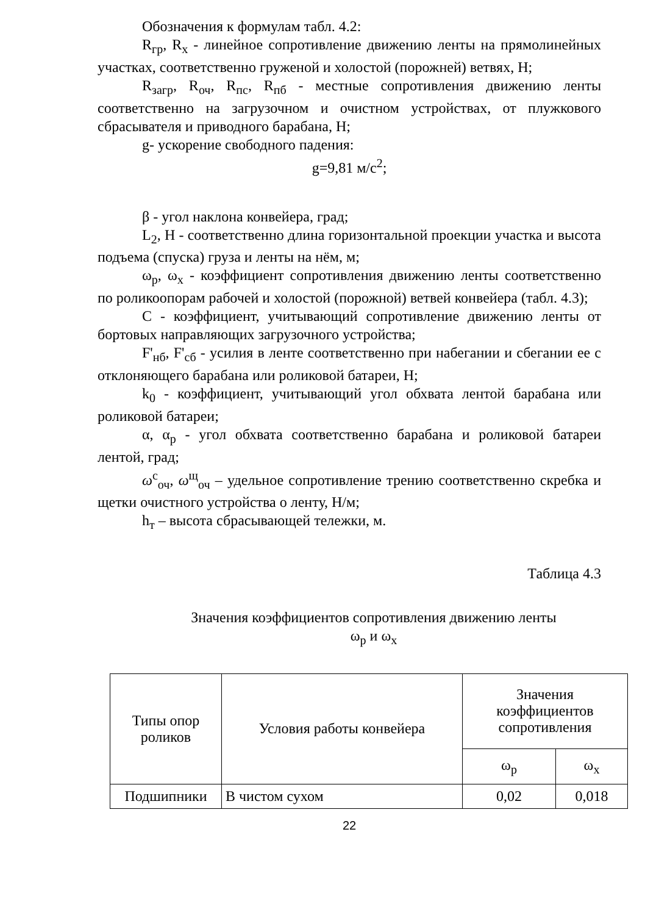Обозначения к формулам табл. 4.2:
R<sub>гр</sub>, R<sub>х</sub> - линейное сопротивление движению ленты на прямолинейных участках, соответственно груженой и холостой (порожней) ветвях, Н;
R<sub>загр</sub>, R<sub>оч</sub>, R<sub>пс</sub>, R<sub>пб</sub> - местные сопротивления движению ленты соответственно на загрузочном и очистном устройствах, от плужкового сбрасывателя и приводного барабана, Н;
g- ускорение свободного падения:
g=9,81 м/с<sup>2</sup>;
β - угол наклона конвейера, град;
L<sub>2</sub>, Н - соответственно длина горизонтальной проекции участка и высота подъема (спуска) груза и ленты на нём, м;
ω<sub>р</sub>, ω<sub>х</sub> - коэффициент сопротивления движению ленты соответственно по роликоопорам рабочей и холостой (порожной) ветвей конвейера (табл. 4.3);
С - коэффициент, учитывающий сопротивление движению ленты от бортовых направляющих загрузочного устройства;
F'<sub>нб</sub>, F'<sub>сб</sub> - усилия в ленте соответственно при набегании и сбегании ее с отклоняющего барабана или роликовой батареи, Н;
k<sub>0</sub> - коэффициент, учитывающий угол обхвата лентой барабана или роликовой батареи;
α, α<sub>р</sub> - угол обхвата соответственно барабана и роликовой батареи лентой, град;
ω<sup>с</sup><sub>оч</sub>, ω<sup>щ</sup><sub>оч</sub> – удельное сопротивление трению соответственно скребка и щетки очистного устройства о ленту, Н/м;
h<sub>т</sub> – высота сбрасывающей тележки, м.
Таблица 4.3
Значения коэффициентов сопротивления движению ленты
ω<sub>р</sub> и ω<sub>х</sub>
| Типы опор роликов | Условия работы конвейера | Значения коэффициентов сопротивления | |
| --- | --- | --- | --- |
| | | ω<sub>р</sub> | ω<sub>х</sub> |
| Подшипники | В чистом сухом | 0,02 | 0,018 |
22